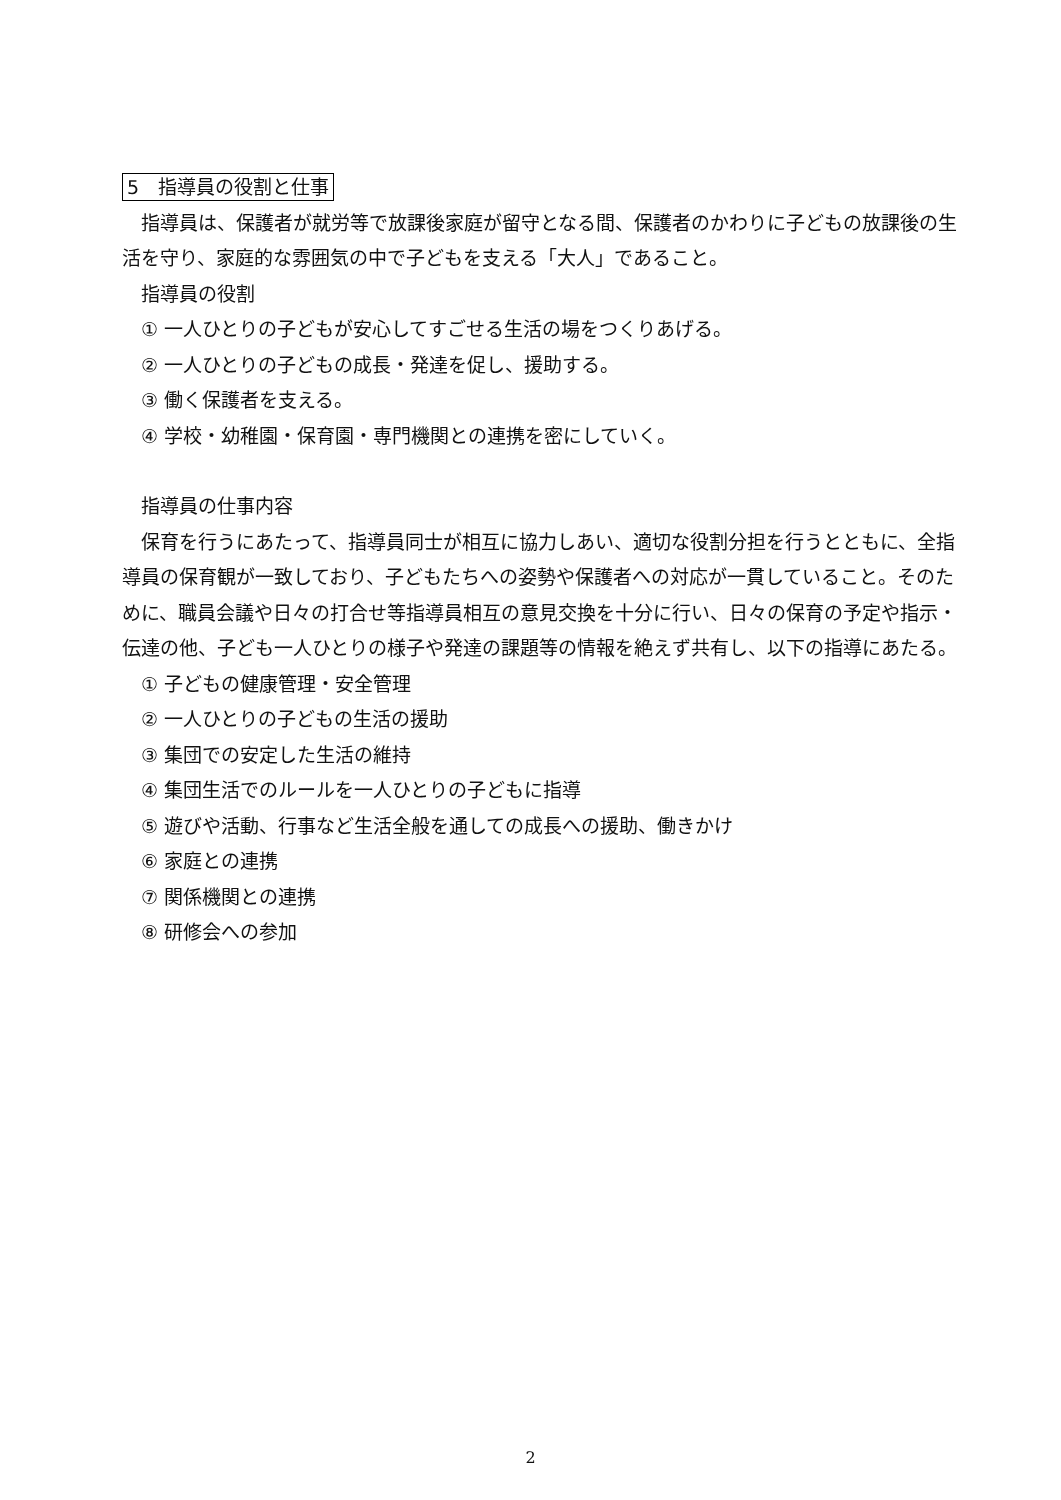5　指導員の役割と仕事
指導員は、保護者が就労等で放課後家庭が留守となる間、保護者のかわりに子どもの放課後の生活を守り、家庭的な雰囲気の中で子どもを支える「大人」であること。
指導員の役割
① 一人ひとりの子どもが安心してすごせる生活の場をつくりあげる。
② 一人ひとりの子どもの成長・発達を促し、援助する。
③ 働く保護者を支える。
④ 学校・幼稚園・保育園・専門機関との連携を密にしていく。
指導員の仕事内容
保育を行うにあたって、指導員同士が相互に協力しあい、適切な役割分担を行うとともに、全指導員の保育観が一致しており、子どもたちへの姿勢や保護者への対応が一貫していること。そのために、職員会議や日々の打合せ等指導員相互の意見交換を十分に行い、日々の保育の予定や指示・伝達の他、子ども一人ひとりの様子や発達の課題等の情報を絶えず共有し、以下の指導にあたる。
① 子どもの健康管理・安全管理
② 一人ひとりの子どもの生活の援助
③ 集団での安定した生活の維持
④ 集団生活でのルールを一人ひとりの子どもに指導
⑤ 遊びや活動、行事など生活全般を通しての成長への援助、働きかけ
⑥ 家庭との連携
⑦ 関係機関との連携
⑧ 研修会への参加
2